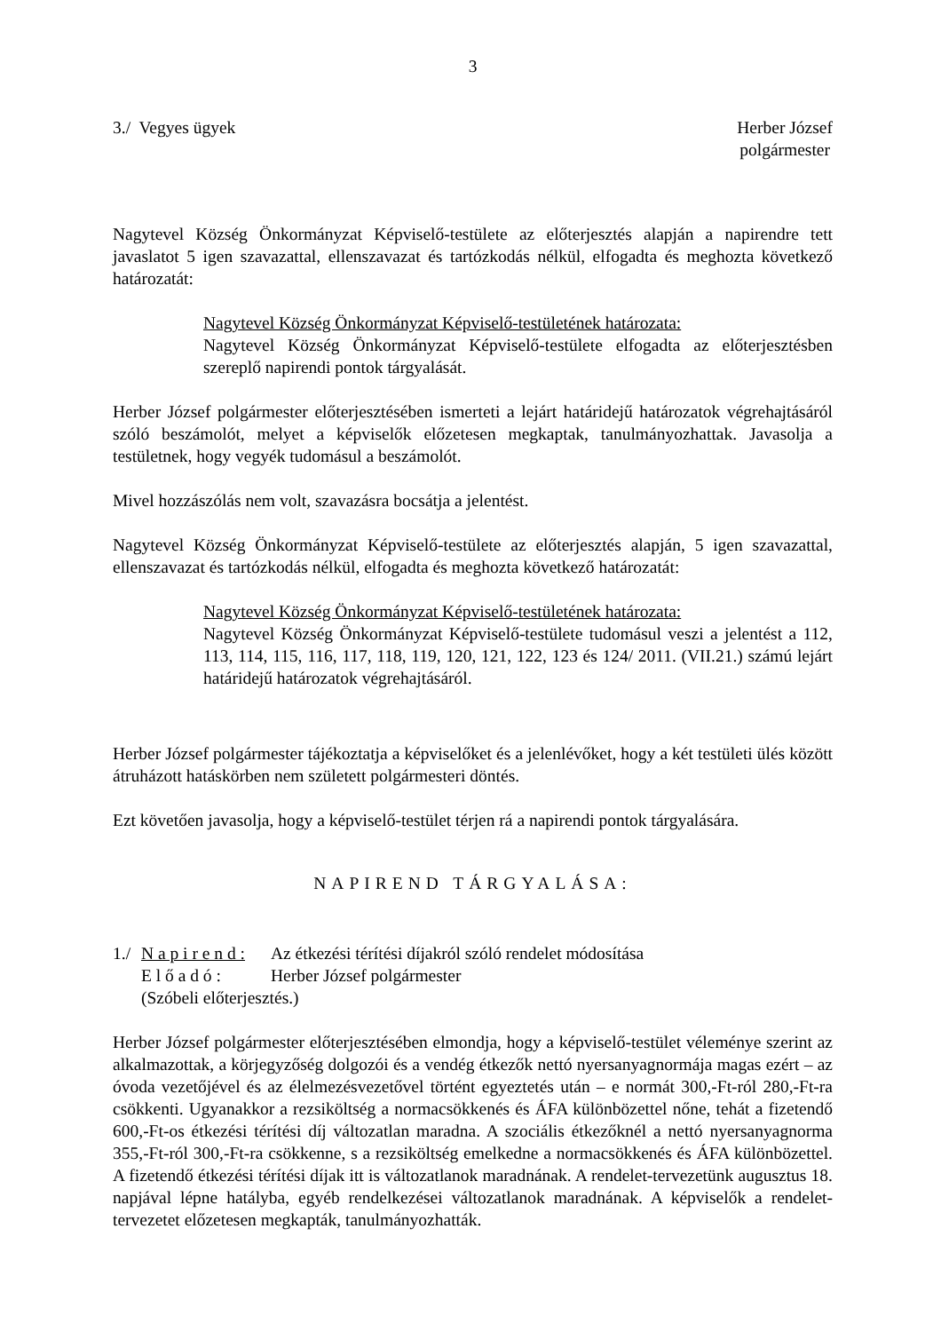3
3./ Vegyes ügyek Herber József
polgármester
Nagytevel Község Önkormányzat Képviselő-testülete az előterjesztés alapján a napirendre tett javaslatot 5 igen szavazattal, ellenszavazat és tartózkodás nélkül, elfogadta és meghozta következő határozatát:
Nagytevel Község Önkormányzat Képviselő-testületének határozata:
Nagytevel Község Önkormányzat Képviselő-testülete elfogadta az előterjesztésben szereplő napirendi pontok tárgyalását.
Herber József polgármester előterjesztésében ismerteti a lejárt határidejű határozatok végrehajtásáról szóló beszámolót, melyet a képviselők előzetesen megkaptak, tanulmányozhattak. Javasolja a testületnek, hogy vegyék tudomásul a beszámolót.
Mivel hozzászólás nem volt, szavazásra bocsátja a jelentést.
Nagytevel Község Önkormányzat Képviselő-testülete az előterjesztés alapján, 5 igen szavazattal, ellenszavazat és tartózkodás nélkül, elfogadta és meghozta következő határozatát:
Nagytevel Község Önkormányzat Képviselő-testületének határozata:
Nagytevel Község Önkormányzat Képviselő-testülete tudomásul veszi a jelentést a 112, 113, 114, 115, 116, 117, 118, 119, 120, 121, 122, 123 és 124/ 2011. (VII.21.) számú lejárt határidejű határozatok végrehajtásáról.
Herber József polgármester tájékoztatja a képviselőket és a jelenlévőket, hogy a két testületi ülés között átruházott hatáskörben nem született polgármesteri döntés.
Ezt követően javasolja, hogy a képviselő-testület térjen rá a napirendi pontok tárgyalására.
NAPIREND TÁRGYALÁSA:
1./
N a p i r e n d :
Az étkezési térítési díjakról szóló rendelet módosítása
E l ő a d ó :
Herber József polgármester
(Szóbeli előterjesztés.)
Herber József polgármester előterjesztésében elmondja, hogy a képviselő-testület véleménye szerint az alkalmazottak, a körjegyzőség dolgozói és a vendég étkezők nettó nyersanyagnormája magas ezért – az óvoda vezetőjével és az élelmezésvezetővel történt egyeztetés után – e normát 300,-Ft-ról 280,-Ft-ra csökkenti. Ugyanakkor a rezsiköltség a normacsökkenés és ÁFA különbözettel nőne, tehát a fizetendő 600,-Ft-os étkezési térítési díj változatlan maradna. A szociális étkezőknél a nettó nyersanyagnorma 355,-Ft-ról 300,-Ft-ra csökkenne, s a rezsiköltség emelkedne a normacsökkenés és ÁFA különbözettel. A fizetendő étkezési térítési díjak itt is változatlanok maradnának. A rendelet-tervezetünk augusztus 18. napjával lépne hatályba, egyéb rendelkezései változatlanok maradnának. A képviselők a rendelet-tervezetet előzetesen megkapták, tanulmányozhatták.